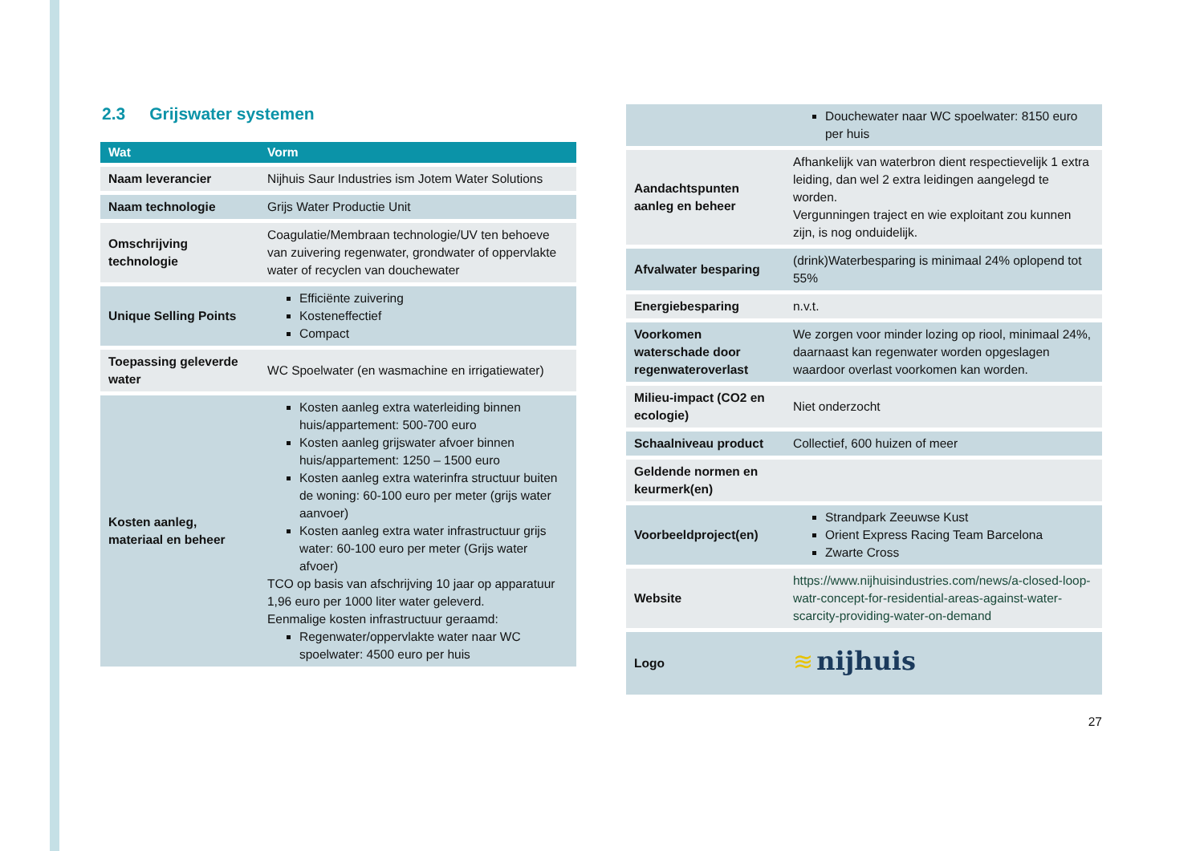2.3 Grijswater systemen
| Wat | Vorm |
| --- | --- |
| Naam leverancier | Nijhuis Saur Industries ism Jotem Water Solutions |
| Naam technologie | Grijs Water Productie Unit |
| Omschrijving technologie | Coagulatie/Membraan technologie/UV ten behoeve van zuivering regenwater, grondwater of oppervlakte water of recyclen van douchewater |
| Unique Selling Points | Efficiënte zuivering Kosteneffectief Compact |
| Toepassing geleverde water | WC Spoelwater (en wasmachine en irrigatiewater) |
| Kosten aanleg, materiaal en beheer | Kosten aanleg extra waterleiding binnen huis/appartement: 500-700 euro Kosten aanleg grijswater afvoer binnen huis/appartement: 1250 – 1500 euro Kosten aanleg extra waterinfra structuur buiten de woning: 60-100 euro per meter (grijs water aanvoer) Kosten aanleg extra water infrastructuur grijs water: 60-100 euro per meter (Grijs water afvoer) TCO op basis van afschrijving 10 jaar op apparatuur 1,96 euro per 1000 liter water geleverd. Eenmalige kosten infrastructuur geraamd: Regenwater/oppervlakte water naar WC spoelwater: 4500 euro per huis |
| | Douchewater naar WC spoelwater: 8150 euro per huis |
| Aandachtspunten aanleg en beheer | Afhankelijk van waterbron dient respectievelijk 1 extra leiding, dan wel 2 extra leidingen aangelegd te worden. Vergunningen traject en wie exploitant zou kunnen zijn, is nog onduidelijk. |
| Afvalwater besparing | (drink)Waterbesparing is minimaal 24% oplopend tot 55% |
| Energiebesparing | n.v.t. |
| Voorkomen waterschade door regenwateroverlast | We zorgen voor minder lozing op riool, minimaal 24%, daarnaast kan regenwater worden opgeslagen waardoor overlast voorkomen kan worden. |
| Milieu-impact (CO2 en ecologie) | Niet onderzocht |
| Schaalniveau product | Collectief, 600 huizen of meer |
| Geldende normen en keurmerk(en) | |
| Voorbeeldproject(en) | Strandpark Zeeuwse Kust Orient Express Racing Team Barcelona Zwarte Cross |
| Website | https://www.nijhuisindustries.com/news/a-closed-loop-watr-concept-for-residential-areas-against-water-scarcity-providing-water-on-demand |
| Logo | ≋ nijhuis |
27